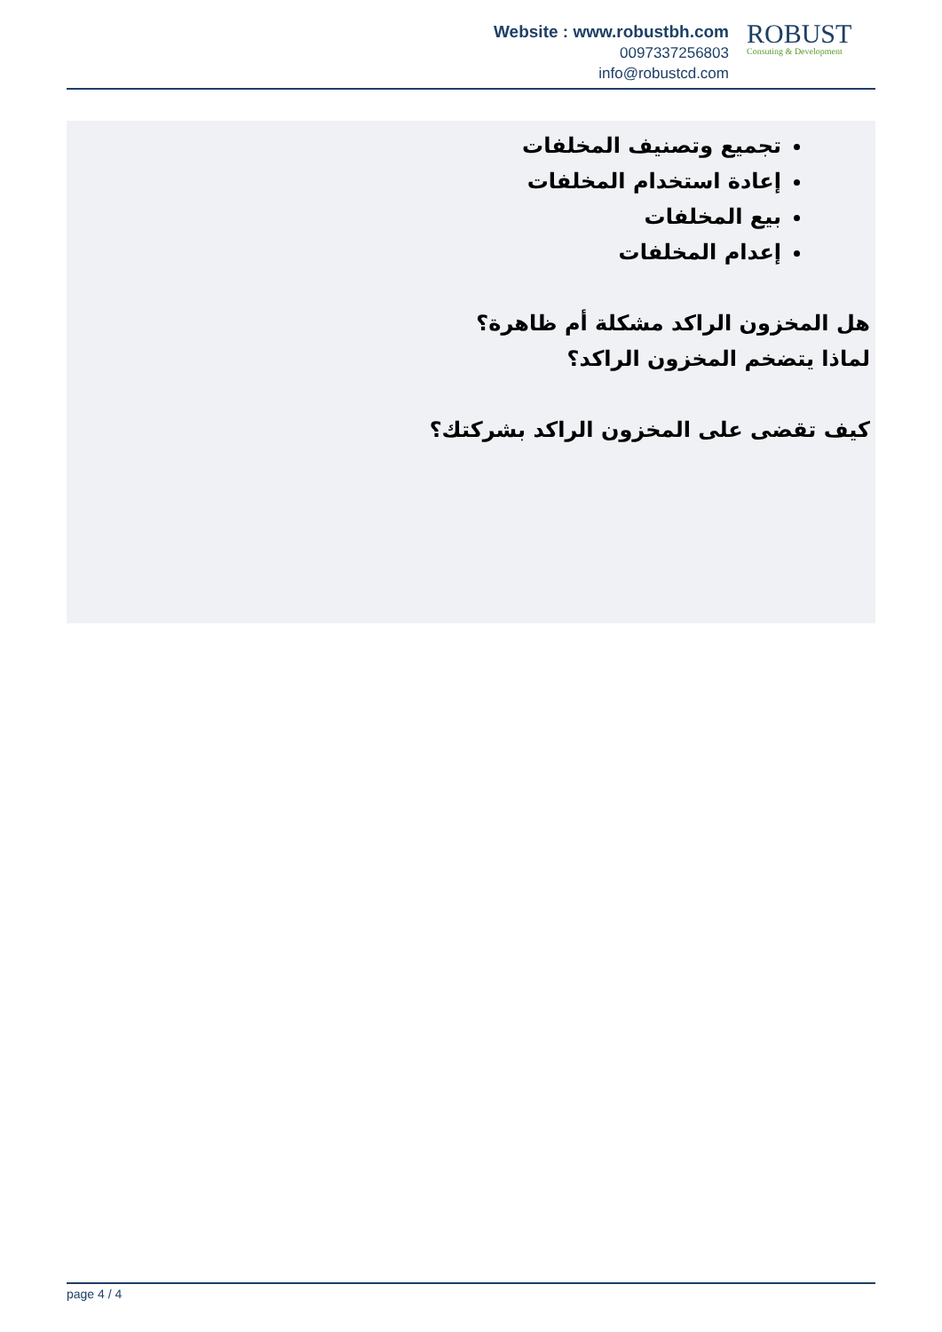Website : www.robustbh.com
0097337256803
info@robustcd.com
ROBUST
Consuting & Development
تجميع وتصنيف المخلفات
إعادة استخدام المخلفات
بيع المخلفات
إعدام المخلفات
هل المخزون الراكد مشكلة أم ظاهرة؟
لماذا يتضخم المخزون الراكد؟
كيف تقضى على المخزون الراكد بشركتك؟
page 4 / 4